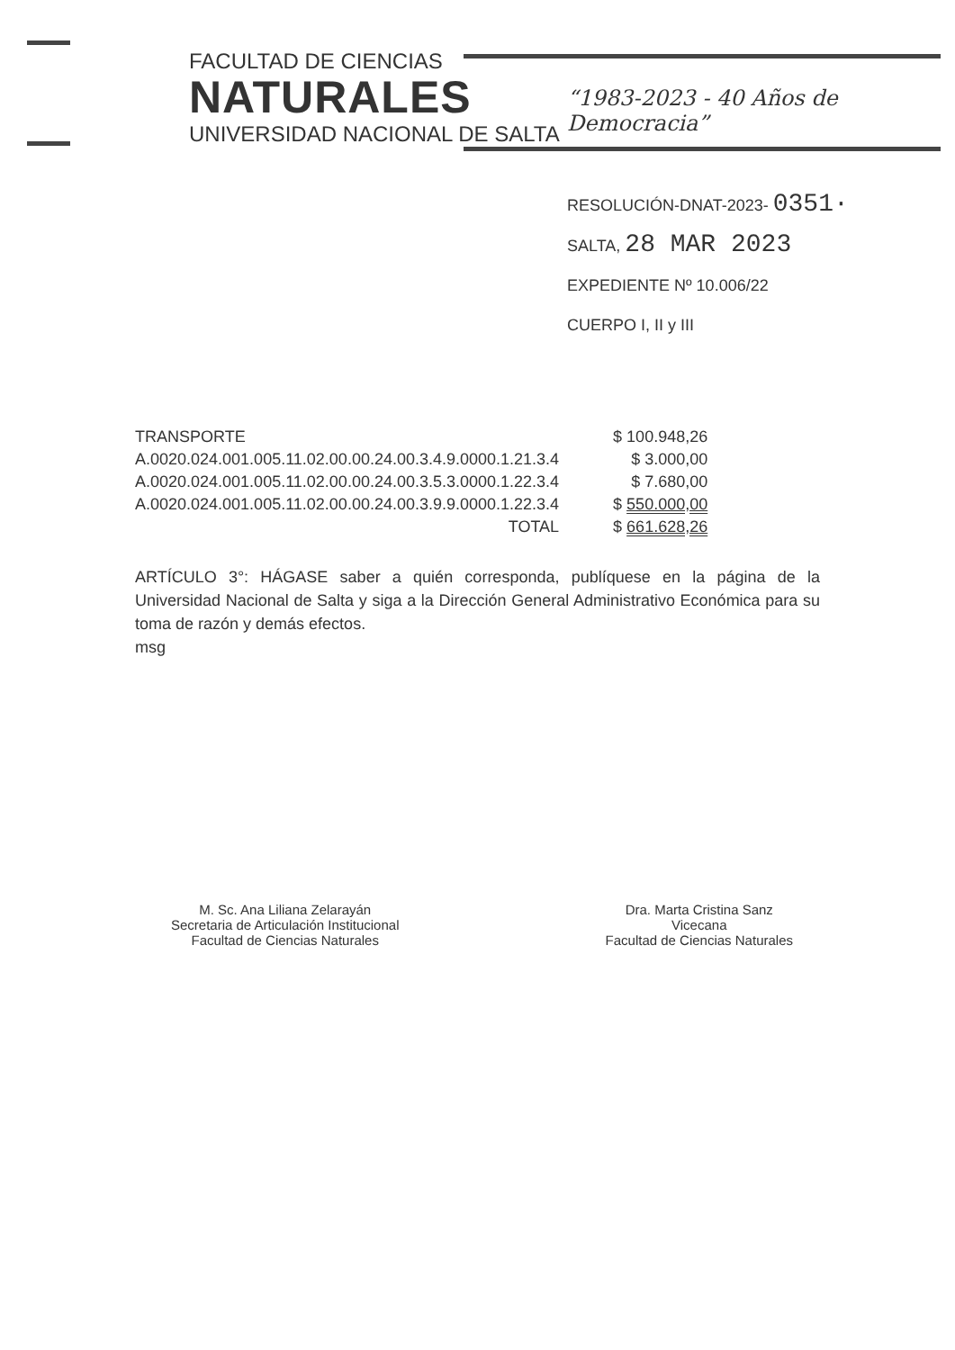FACULTAD DE CIENCIAS
NATURALES
UNIVERSIDAD NACIONAL DE SALTA
“1983-2023 - 40 Años de Democracia”
RESOLUCIÓN-DNAT-2023- 0351·
SALTA, 28 MAR 2023
EXPEDIENTE Nº 10.006/22
CUERPO I, II y III
| TRANSPORTE | $ 100.948,26 |
| A.0020.024.001.005.11.02.00.00.24.00.3.4.9.0000.1.21.3.4 | $ 3.000,00 |
| A.0020.024.001.005.11.02.00.00.24.00.3.5.3.0000.1.22.3.4 | $ 7.680,00 |
| A.0020.024.001.005.11.02.00.00.24.00.3.9.9.0000.1.22.3.4 | $ 550.000,00 |
| TOTAL | $ 661.628,26 |
ARTÍCULO 3°: HÁGASE saber a quién corresponda, publíquese en la página de la Universidad Nacional de Salta y siga a la Dirección General Administrativo Económica para su toma de razón y demás efectos.
msg
M. Sc. Ana Liliana Zelarayán
Secretaria de Articulación Institucional
Facultad de Ciencias Naturales
Dra. Marta Cristina Sanz
Vicecana
Facultad de Ciencias Naturales